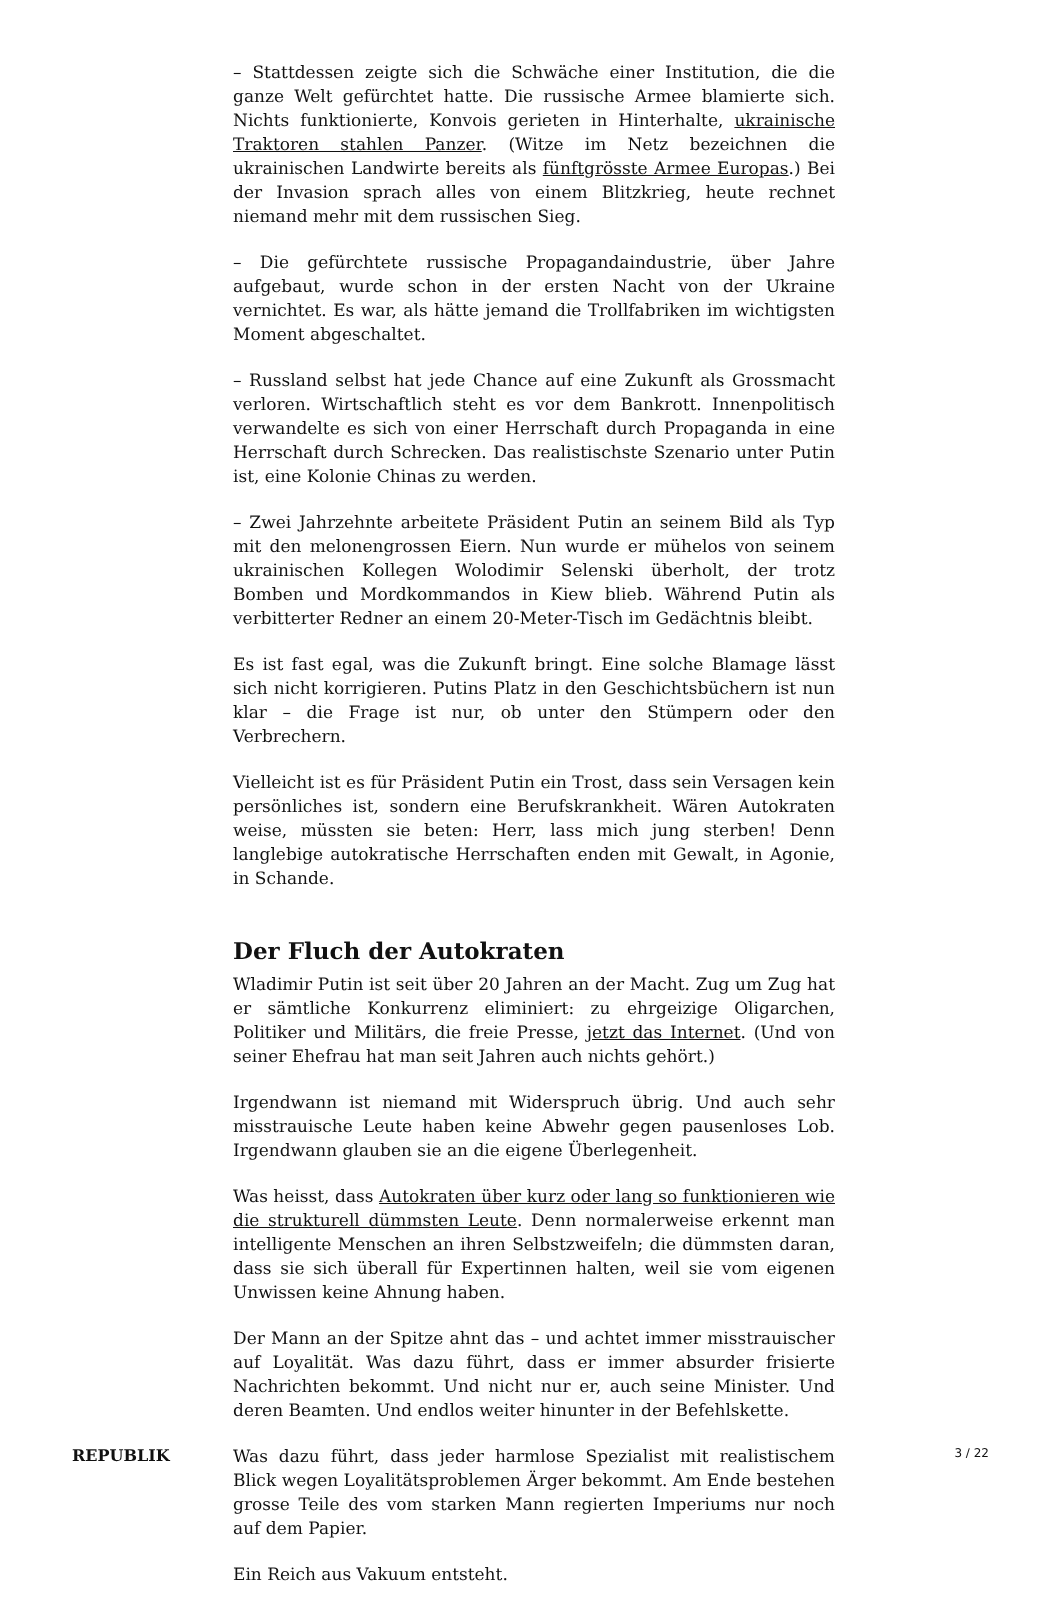– Stattdessen zeigte sich die Schwäche einer Institution, die die ganze Welt gefürchtet hatte. Die russische Armee blamierte sich. Nichts funktionierte, Konvois gerieten in Hinterhalte, ukrainische Traktoren stahlen Panzer. (Witze im Netz bezeichnen die ukrainischen Landwirte bereits als fünftgrösste Armee Europas.) Bei der Invasion sprach alles von einem Blitzkrieg, heute rechnet niemand mehr mit dem russischen Sieg.
– Die gefürchtete russische Propagandaindustrie, über Jahre aufgebaut, wurde schon in der ersten Nacht von der Ukraine vernichtet. Es war, als hätte jemand die Trollfabriken im wichtigsten Moment abgeschaltet.
– Russland selbst hat jede Chance auf eine Zukunft als Grossmacht verloren. Wirtschaftlich steht es vor dem Bankrott. Innenpolitisch verwandelte es sich von einer Herrschaft durch Propaganda in eine Herrschaft durch Schrecken. Das realistischste Szenario unter Putin ist, eine Kolonie Chinas zu werden.
– Zwei Jahrzehnte arbeitete Präsident Putin an seinem Bild als Typ mit den melonengrossen Eiern. Nun wurde er mühelos von seinem ukrainischen Kollegen Wolodimir Selenski überholt, der trotz Bomben und Mordkommandos in Kiew blieb. Während Putin als verbitterter Redner an einem 20-Meter-Tisch im Gedächtnis bleibt.
Es ist fast egal, was die Zukunft bringt. Eine solche Blamage lässt sich nicht korrigieren. Putins Platz in den Geschichtsbüchern ist nun klar – die Frage ist nur, ob unter den Stümpern oder den Verbrechern.
Vielleicht ist es für Präsident Putin ein Trost, dass sein Versagen kein persönliches ist, sondern eine Berufskrankheit. Wären Autokraten weise, müssten sie beten: Herr, lass mich jung sterben! Denn langlebige autokratische Herrschaften enden mit Gewalt, in Agonie, in Schande.
Der Fluch der Autokraten
Wladimir Putin ist seit über 20 Jahren an der Macht. Zug um Zug hat er sämtliche Konkurrenz eliminiert: zu ehrgeizige Oligarchen, Politiker und Militärs, die freie Presse, jetzt das Internet. (Und von seiner Ehefrau hat man seit Jahren auch nichts gehört.)
Irgendwann ist niemand mit Widerspruch übrig. Und auch sehr misstrauische Leute haben keine Abwehr gegen pausenloses Lob. Irgendwann glauben sie an die eigene Überlegenheit.
Was heisst, dass Autokraten über kurz oder lang so funktionieren wie die strukturell dümmsten Leute. Denn normalerweise erkennt man intelligente Menschen an ihren Selbstzweifeln; die dümmsten daran, dass sie sich überall für Expertinnen halten, weil sie vom eigenen Unwissen keine Ahnung haben.
Der Mann an der Spitze ahnt das – und achtet immer misstrauischer auf Loyalität. Was dazu führt, dass er immer absurder frisierte Nachrichten bekommt. Und nicht nur er, auch seine Minister. Und deren Beamten. Und endlos weiter hinunter in der Befehlskette.
Was dazu führt, dass jeder harmlose Spezialist mit realistischem Blick wegen Loyalitätsproblemen Ärger bekommt. Am Ende bestehen grosse Teile des vom starken Mann regierten Imperiums nur noch auf dem Papier.
Ein Reich aus Vakuum entsteht.
REPUBLIK 3 / 22